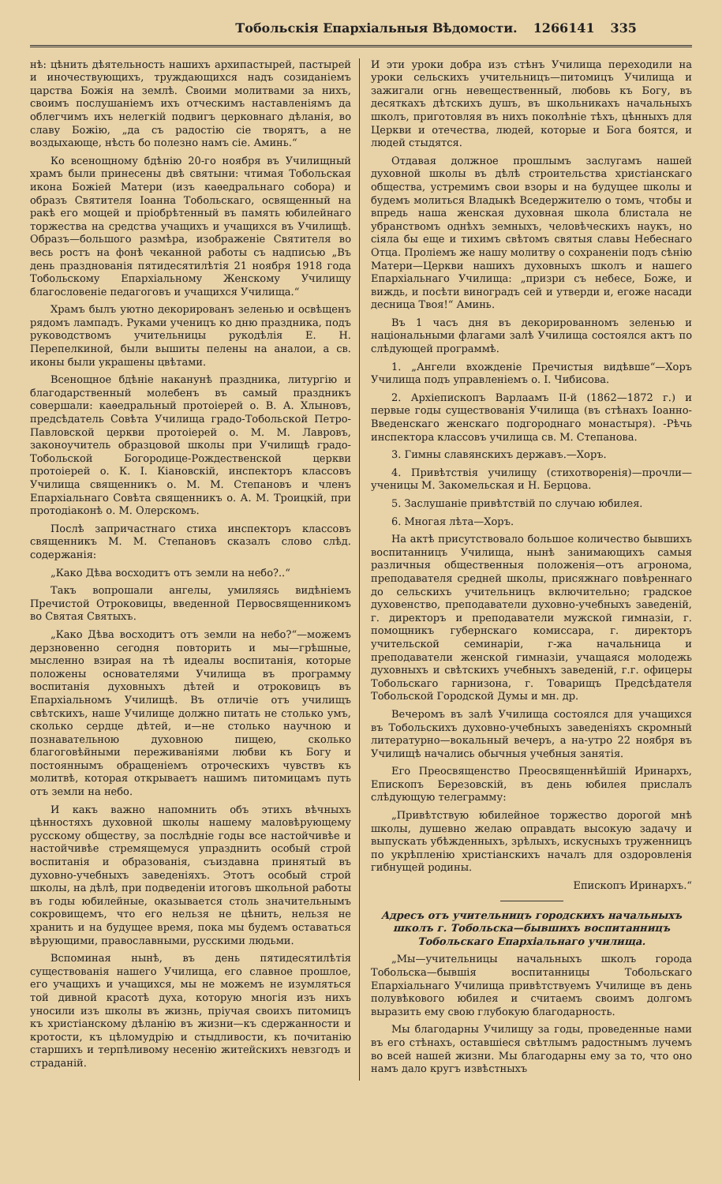Тобольскія Епархіальныя Вѣдомости. 1266141 335
нѣ: цѣнить дѣятельность нашихъ архипастырей, пастырей и иночествующихъ, труждающихся надъ созиданіемъ царства Божія на землѣ. Своими молитвами за нихъ, своимъ послушаніемъ ихъ отческимъ наставленіямъ да облегчимъ ихъ нелегкій подвигъ церковнаго дѣланія, во славу Божію, „да съ радостію сіе творятъ, а не воздыхающе, нѣсть бо полезно намъ сіе. Аминь.“
Ко всенощному бдѣнію 20-го ноября въ Училищный храмъ были принесены двѣ святыни: чтимая Тобольская икона Божіей Матери (изъ каѳедральнаго собора) и образъ Святителя Іоанна Тобольскаго, освященный на ракѣ его мощей и пріобрѣтенный въ память юбилейнаго торжества на средства учащихъ и учащихся въ Училищѣ. Образъ—большого размѣра, изображеніе Святителя во весь ростъ на фонѣ чеканной работы съ надписью „Въ день празднованія пятидесятилѣтія 21 ноября 1918 года Тобольскому Епархіальному Женскому Училищу благословеніе педагоговъ и учащихся Училища.“
Храмъ былъ уютно декорированъ зеленью и освѣщенъ рядомъ лампадъ. Руками ученицъ ко дню праздника, подъ руководствомъ учительницы рукодѣлія Е. Н. Перепелкиной, были вышиты пелены на аналои, а св. иконы были украшены цвѣтами.
Всенощное бдѣніе наканунѣ праздника, литургію и благодарственный молебенъ въ самый праздникъ совершали: каѳедральный протоіерей о. В. А. Хлыновъ, предсѣдатель Совѣта Училища градо-Тобольской Петро-Павловской церкви протоіерей о. М. М. Лавровъ, законоучитель образцовой школы при Училищѣ градо-Тобольской Богородице-Рождественской церкви протоіерей о. К. І. Кіановскій, инспекторъ классовъ Училища священникъ о. М. М. Степановъ и членъ Епархіальнаго Совѣта священникъ о. А. М. Троицкій, при протодіаконѣ о. М. Олерскомъ.
Послѣ запричастнаго стиха инспекторъ классовъ священникъ М. М. Степановъ сказалъ слово слѣд. содержанія:
„Како Дѣва восходитъ отъ земли на небо?..“
Такъ вопрошали ангелы, умиляясь видѣніемъ Пречистой Отроковицы, введенной Первосвященникомъ во Святая Святыхъ.
„Како Дѣва восходитъ отъ земли на небо?“—можемъ дерзновенно сегодня повторить и мы—грѣшные, мысленно взирая на тѣ идеалы воспитанія, которые положены основателями Училища въ программу воспитанія духовныхъ дѣтей и отроковицъ въ Епархіальномъ Училищѣ. Въ отличіе отъ училищъ свѣтскихъ, наше Училище должно питать не столько умъ, сколько сердце дѣтей, и—не столько научною и познавательною духовною пищею, сколько благоговѣйными переживаніями любви къ Богу и постояннымъ обращеніемъ отроческихъ чувствъ къ молитвѣ, которая открываетъ нашимъ питомицамъ путь отъ земли на небо.
И какъ важно напомнить объ этихъ вѣчныхъ цѣнностяхъ духовной школы нашему маловѣрующему русскому обществу, за послѣдніе годы все настойчивѣе и настойчивѣе стремящемуся упразднить особый строй воспитанія и образованія, съиздавна принятый въ духовно-учебныхъ заведеніяхъ. Этотъ особый строй школы, на дѣлѣ, при подведеніи итоговъ школьной работы въ годы юбилейные, оказывается столь значительнымъ сокровищемъ, что его нельзя не цѣнить, нельзя не хранить и на будущее время, пока мы будемъ оставаться вѣрующими, православными, русскими людьми.
Вспоминая нынѣ, въ день пятидесятилѣтія существованія нашего Училища, его славное прошлое, его учащихъ и учащихся, мы не можемъ не изумляться той дивной красотѣ духа, которую многія изъ нихъ уносили изъ школы въ жизнь, пріучая своихъ питомицъ къ христіанскому дѣланію въ жизни—къ сдержанности и кротости, къ цѣломудрію и стыдливости, къ почитанію старшихъ и терпѣливому несенію житейскихъ невзгодъ и страданій.
И эти уроки добра изъ стѣнъ Училища переходили на уроки сельскихъ учительницъ—питомицъ Училища и зажигали огнь невещественный, любовь къ Богу, въ десяткахъ дѣтскихъ душъ, въ школьникахъ начальныхъ школъ, приготовляя въ нихъ поколѣніе тѣхъ, цѣнныхъ для Церкви и отечества, людей, которые и Бога боятся, и людей стыдятся.
Отдавая должное прошлымъ заслугамъ нашей духовной школы въ дѣлѣ строительства христіанскаго общества, устремимъ свои взоры и на будущее школы и будемъ молиться Владыкѣ Вседержителю о томъ, чтобы и впредь наша женская духовная школа блистала не убранствомъ однѣхъ земныхъ, человѣческихъ наукъ, но сіяла бы еще и тихимъ свѣтомъ святыя славы Небеснаго Отца. Проліемъ же нашу молитву о сохраненіи подъ сѣнію Матери—Церкви нашихъ духовныхъ школъ и нашего Епархіальнаго Училища: „призри съ небесе, Боже, и виждь, и посѣти виноградъ сей и утверди и, егоже насади десница Твоя!“ Аминь.
Въ 1 часъ дня въ декорированномъ зеленью и національными флагами залѣ Училища состоялся актъ по слѣдующей программѣ.
1. „Ангели вхожденіе Пречистыя видѣвше“—Хоръ Училища подъ управленіемъ о. І. Чибисова.
2. Архіепископъ Варлаамъ II-й (1862—1872 г.) и первые годы существованія Училища (въ стѣнахъ Іоанно-Введенскаго женскаго подгороднаго монастыря). -Рѣчь инспектора классовъ училища св. М. Степанова.
3. Гимны славянскихъ державъ.—Хоръ.
4. Привѣтствія училищу (стихотворенія)—прочли—ученицы М. Закомельская и Н. Берцова.
5. Заслушаніе привѣтствій по случаю юбилея.
6. Многая лѣта—Хоръ.
На актѣ присутствовало большое количество бывшихъ воспитанницъ Училища, нынѣ занимающихъ самыя различныя общественныя положенія—отъ агронома, преподавателя средней школы, присяжнаго повѣреннаго до сельскихъ учительницъ включительно; градское духовенство, преподаватели духовно-учебныхъ заведеній, г. директоръ и преподаватели мужской гимназіи, г. помощникъ губернскаго комиссара, г. директоръ учительской семинаріи, г-жа начальница и преподаватели женской гимназіи, учащаяся молодежь духовныхъ и свѣтскихъ учебныхъ заведеній, г.г. офицеры Тобольскаго гарнизона, г. Товарищъ Предсѣдателя Тобольской Городской Думы и мн. др.
Вечеромъ въ залѣ Училища состоялся для учащихся въ Тобольскихъ духовно-учебныхъ заведеніяхъ скромный литературно—вокальный вечеръ, а на-утро 22 ноября въ Училищѣ начались обычныя учебныя занятія.
Его Преосвященство Преосвященнѣйшій Иринархъ, Епископъ Березовскій, въ день юбилея прислалъ слѣдующую телеграмму:
„Привѣтствую юбилейное торжество дорогой мнѣ школы, душевно желаю оправдать высокую задачу и выпускать убѣжденныхъ, зрѣлыхъ, искусныхъ труженницъ по укрѣпленію христіанскихъ началъ для оздоровленія гибнущей родины.
Епископъ Иринархъ.“
Адресъ отъ учительницъ городскихъ начальныхъ школъ г. Тобольска—бывшихъ воспитанницъ Тобольскаго Епархіальнаго училища.
„Мы—учительницы начальныхъ школъ города Тобольска—бывшія воспитанницы Тобольскаго Епархіальнаго Училища привѣтствуемъ Училище въ день полувѣкового юбилея и считаемъ своимъ долгомъ выразить ему свою глубокую благодарность.
Мы благодарны Училищу за годы, проведенные нами въ его стѣнахъ, оставшіеся свѣтлымъ радостнымъ лучемъ во всей нашей жизни. Мы благодарны ему за то, что оно намъ дало кругъ извѣстныхъ